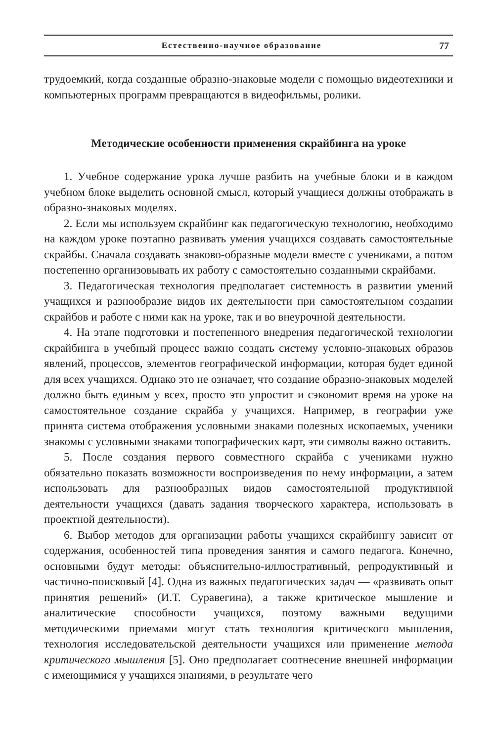Естественно-научное образование 77
трудоемкий, когда созданные образно-знаковые модели с помощью видеотехники и компьютерных программ превращаются в видеофильмы, ролики.
Методические особенности применения скрайбинга на уроке
1. Учебное содержание урока лучше разбить на учебные блоки и в каждом учебном блоке выделить основной смысл, который учащиеся должны отображать в образно-знаковых моделях.
2. Если мы используем скрайбинг как педагогическую технологию, необходимо на каждом уроке поэтапно развивать умения учащихся создавать самостоятельные скрайбы. Сначала создавать знаково-образные модели вместе с учениками, а потом постепенно организовывать их работу с самостоятельно созданными скрайбами.
3. Педагогическая технология предполагает системность в развитии умений учащихся и разнообразие видов их деятельности при самостоятельном создании скрайбов и работе с ними как на уроке, так и во внеурочной деятельности.
4. На этапе подготовки и постепенного внедрения педагогической технологии скрайбинга в учебный процесс важно создать систему условно-знаковых образов явлений, процессов, элементов географической информации, которая будет единой для всех учащихся. Однако это не означает, что создание образно-знаковых моделей должно быть единым у всех, просто это упростит и сэкономит время на уроке на самостоятельное создание скрайба у учащихся. Например, в географии уже принята система отображения условными знаками полезных ископаемых, ученики знакомы с условными знаками топографических карт, эти символы важно оставить.
5. После создания первого совместного скрайба с учениками нужно обязательно показать возможности воспроизведения по нему информации, а затем использовать для разнообразных видов самостоятельной продуктивной деятельности учащихся (давать задания творческого характера, использовать в проектной деятельности).
6. Выбор методов для организации работы учащихся скрайбингу зависит от содержания, особенностей типа проведения занятия и самого педагога. Конечно, основными будут методы: объяснительно-иллюстративный, репродуктивный и частично-поисковый [4]. Одна из важных педагогических задач — «развивать опыт принятия решений» (И.Т. Суравегина), а также критическое мышление и аналитические способности учащихся, поэтому важными ведущими методическими приемами могут стать технология критического мышления, технология исследовательской деятельности учащихся или применение метода критического мышления [5]. Оно предполагает соотнесение внешней информации с имеющимися у учащихся знаниями, в результате чего